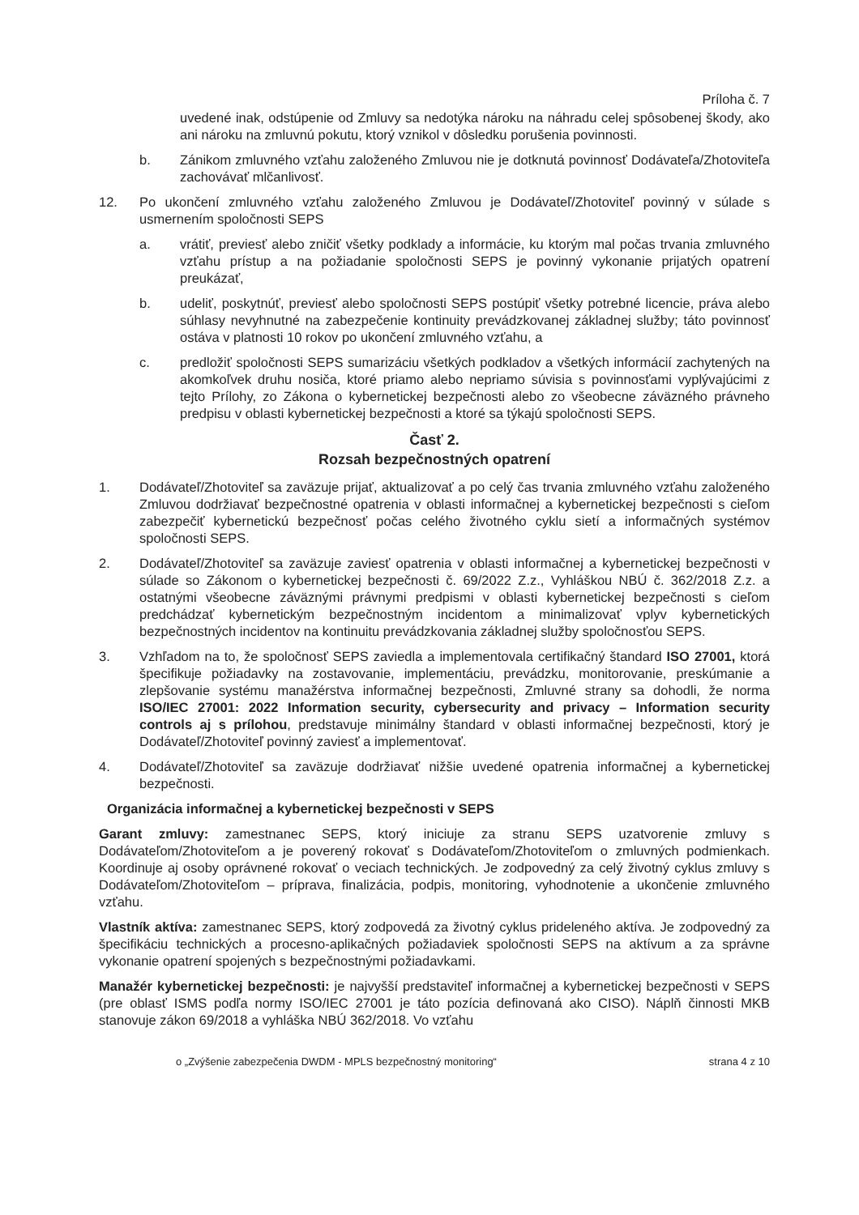Príloha č. 7
uvedené inak, odstúpenie od Zmluvy sa nedotýka nároku na náhradu celej spôsobenej škody, ako ani nároku na zmluvnú pokutu, ktorý vznikol v dôsledku porušenia povinnosti.
b. Zánikom zmluvného vzťahu založeného Zmluvou nie je dotknutá povinnosť Dodávateľa/Zhotoviteľa zachovávať mlčanlivosť.
12. Po ukončení zmluvného vzťahu založeného Zmluvou je Dodávateľ/Zhotoviteľ povinný v súlade s usmernením spoločnosti SEPS
a. vrátiť, previesť alebo zničiť všetky podklady a informácie, ku ktorým mal počas trvania zmluvného vzťahu prístup a na požiadanie spoločnosti SEPS je povinný vykonanie prijatých opatrení preukázať,
b. udeliť, poskytnúť, previesť alebo spoločnosti SEPS postúpiť všetky potrebné licencie, práva alebo súhlasy nevyhnutné na zabezpečenie kontinuity prevádzkovanej základnej služby; táto povinnosť ostáva v platnosti 10 rokov po ukončení zmluvného vzťahu, a
c. predložiť spoločnosti SEPS sumarizáciu všetkých podkladov a všetkých informácií zachytených na akomkoľvek druhu nosiča, ktoré priamo alebo nepriamo súvisia s povinnosťami vyplývajúcimi z tejto Prílohy, zo Zákona o kybernetickej bezpečnosti alebo zo všeobecne záväzného právneho predpisu v oblasti kybernetickej bezpečnosti a ktoré sa týkajú spoločnosti SEPS.
Časť 2.
Rozsah bezpečnostných opatrení
1. Dodávateľ/Zhotoviteľ sa zaväzuje prijať, aktualizovať a po celý čas trvania zmluvného vzťahu založeného Zmluvou dodržiavať bezpečnostné opatrenia v oblasti informačnej a kybernetickej bezpečnosti s cieľom zabezpečiť kybernetickú bezpečnosť počas celého životného cyklu sietí a informačných systémov spoločnosti SEPS.
2. Dodávateľ/Zhotoviteľ sa zaväzuje zaviesť opatrenia v oblasti informačnej a kybernetickej bezpečnosti v súlade so Zákonom o kybernetickej bezpečnosti č. 69/2022 Z.z., Vyhláškou NBÚ č. 362/2018 Z.z. a ostatnými všeobecne záväznými právnymi predpismi v oblasti kybernetickej bezpečnosti s cieľom predchádzať kybernetickým bezpečnostným incidentom a minimalizovať vplyv kybernetických bezpečnostných incidentov na kontinuitu prevádzkovania základnej služby spoločnosťou SEPS.
3. Vzhľadom na to, že spoločnosť SEPS zaviedla a implementovala certifikačný štandard ISO 27001, ktorá špecifikuje požiadavky na zostavovanie, implementáciu, prevádzku, monitorovanie, preskúmanie a zlepšovanie systému manažérstva informačnej bezpečnosti, Zmluvné strany sa dohodli, že norma ISO/IEC 27001: 2022 Information security, cybersecurity and privacy – Information security controls aj s prílohou, predstavuje minimálny štandard v oblasti informačnej bezpečnosti, ktorý je Dodávateľ/Zhotoviteľ povinný zaviesť a implementovať.
4. Dodávateľ/Zhotoviteľ sa zaväzuje dodržiavať nižšie uvedené opatrenia informačnej a kybernetickej bezpečnosti.
Organizácia informačnej a kybernetickej bezpečnosti v SEPS
Garant zmluvy: zamestnanec SEPS, ktorý iniciuje za stranu SEPS uzatvorenie zmluvy s Dodávateľom/Zhotoviteľom a je poverený rokovať s Dodávateľom/Zhotoviteľom o zmluvných podmienkach. Koordinuje aj osoby oprávnené rokovať o veciach technických. Je zodpovedný za celý životný cyklus zmluvy s Dodávateľom/Zhotoviteľom – príprava, finalizácia, podpis, monitoring, vyhodnotenie a ukončenie zmluvného vzťahu.
Vlastník aktíva: zamestnanec SEPS, ktorý zodpovedá za životný cyklus prideleného aktíva. Je zodpovedný za špecifikáciu technických a procesno-aplikačných požiadaviek spoločnosti SEPS na aktívum a za správne vykonanie opatrení spojených s bezpečnostnými požiadavkami.
Manažér kybernetickej bezpečnosti: je najvyšší predstaviteľ informačnej a kybernetickej bezpečnosti v SEPS (pre oblasť ISMS podľa normy ISO/IEC 27001 je táto pozícia definovaná ako CISO). Náplň činnosti MKB stanovuje zákon 69/2018 a vyhláška NBÚ 362/2018. Vo vzťahu
o „Zvýšenie zabezpečenia DWDM - MPLS bezpečnostný monitoring“ strana 4 z 10